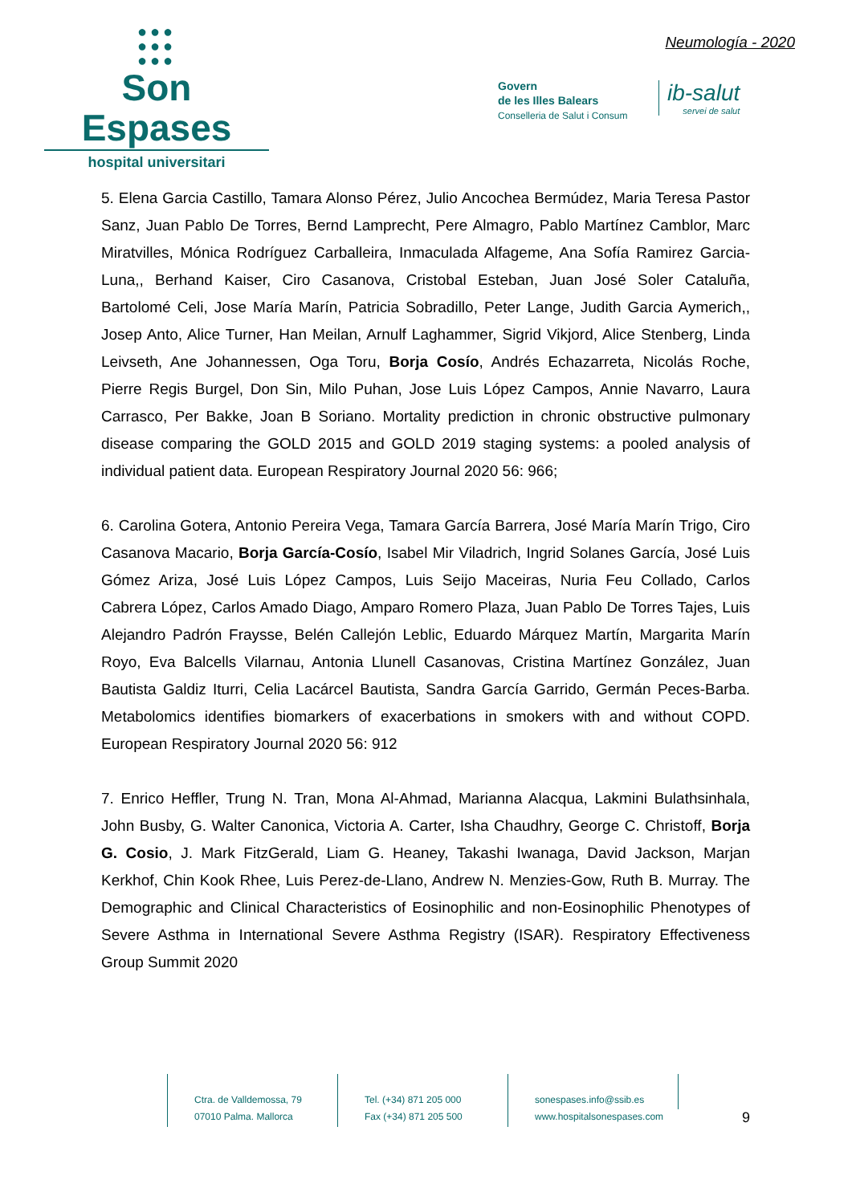●●●
●●●
●●●
Son Espases
hospital universitari
Neumología - 2020
Govern
de les Illes Balears
Conselleria de Salut i Consum
ib-salut
servei de salut
5. Elena Garcia Castillo, Tamara Alonso Pérez, Julio Ancochea Bermúdez, Maria Teresa Pastor Sanz, Juan Pablo De Torres, Bernd Lamprecht, Pere Almagro, Pablo Martínez Camblor, Marc Miratvilles, Mónica Rodríguez Carballeira, Inmaculada Alfageme, Ana Sofía Ramirez Garcia-Luna,, Berhand Kaiser, Ciro Casanova, Cristobal Esteban, Juan José Soler Cataluña, Bartolomé Celi, Jose María Marín, Patricia Sobradillo, Peter Lange, Judith Garcia Aymerich,, Josep Anto, Alice Turner, Han Meilan, Arnulf Laghammer, Sigrid Vikjord, Alice Stenberg, Linda Leivseth, Ane Johannessen, Oga Toru, Borja Cosío, Andrés Echazarreta, Nicolás Roche, Pierre Regis Burgel, Don Sin, Milo Puhan, Jose Luis López Campos, Annie Navarro, Laura Carrasco, Per Bakke, Joan B Soriano. Mortality prediction in chronic obstructive pulmonary disease comparing the GOLD 2015 and GOLD 2019 staging systems: a pooled analysis of individual patient data. European Respiratory Journal 2020 56: 966;
6. Carolina Gotera, Antonio Pereira Vega, Tamara García Barrera, José María Marín Trigo, Ciro Casanova Macario, Borja García-Cosío, Isabel Mir Viladrich, Ingrid Solanes García, José Luis Gómez Ariza, José Luis López Campos, Luis Seijo Maceiras, Nuria Feu Collado, Carlos Cabrera López, Carlos Amado Diago, Amparo Romero Plaza, Juan Pablo De Torres Tajes, Luis Alejandro Padrón Fraysse, Belén Callejón Leblic, Eduardo Márquez Martín, Margarita Marín Royo, Eva Balcells Vilarnau, Antonia Llunell Casanovas, Cristina Martínez González, Juan Bautista Galdiz Iturri, Celia Lacárcel Bautista, Sandra García Garrido, Germán Peces-Barba. Metabolomics identifies biomarkers of exacerbations in smokers with and without COPD. European Respiratory Journal 2020 56: 912
7. Enrico Heffler, Trung N. Tran, Mona Al-Ahmad, Marianna Alacqua, Lakmini Bulathsinhala, John Busby, G. Walter Canonica, Victoria A. Carter, Isha Chaudhry, George C. Christoff, Borja G. Cosio, J. Mark FitzGerald, Liam G. Heaney, Takashi Iwanaga, David Jackson, Marjan Kerkhof, Chin Kook Rhee, Luis Perez-de-Llano, Andrew N. Menzies-Gow, Ruth B. Murray. The Demographic and Clinical Characteristics of Eosinophilic and non-Eosinophilic Phenotypes of Severe Asthma in International Severe Asthma Registry (ISAR). Respiratory Effectiveness Group Summit 2020
Ctra. de Valldemossa, 79
07010 Palma. Mallorca
Tel. (+34) 871 205 000
Fax (+34) 871 205 500
sonespases.info@ssib.es
www.hospitalsonespases.com
9